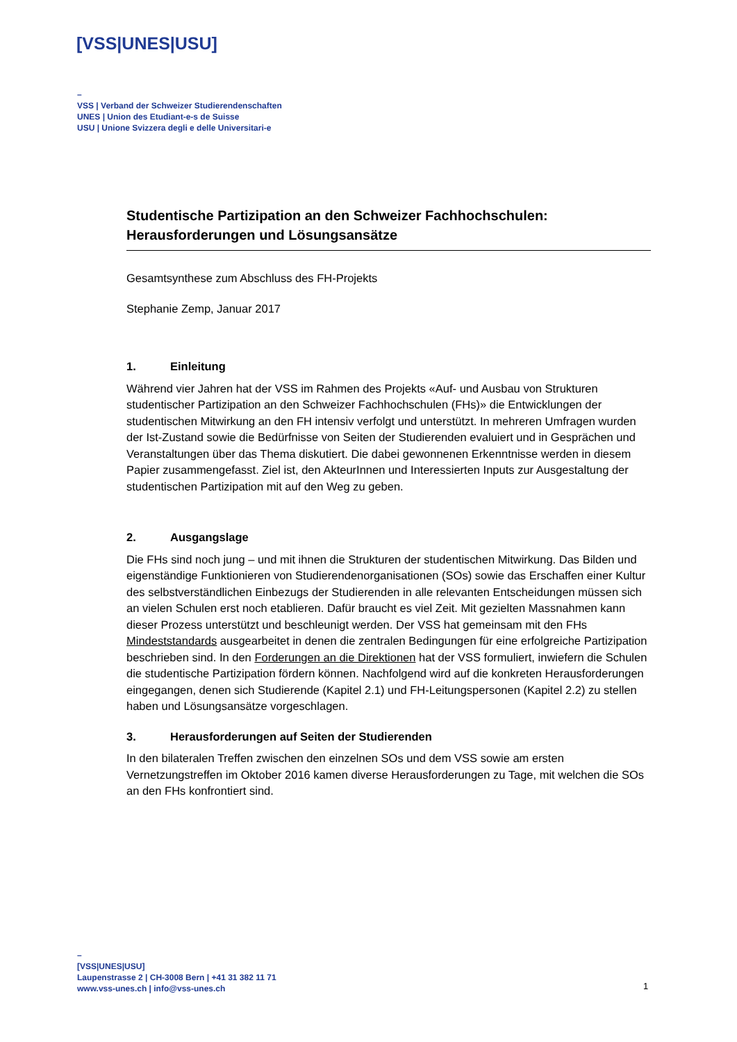[VSS|UNES|USU]
–
VSS | Verband der Schweizer Studierendenschaften
UNES | Union des Etudiant-e-s de Suisse
USU | Unione Svizzera degli e delle Universitari-e
Studentische Partizipation an den Schweizer Fachhochschulen: Herausforderungen und Lösungsansätze
Gesamtsynthese zum Abschluss des FH-Projekts
Stephanie Zemp, Januar 2017
1. Einleitung
Während vier Jahren hat der VSS im Rahmen des Projekts «Auf- und Ausbau von Strukturen studentischer Partizipation an den Schweizer Fachhochschulen (FHs)» die Entwicklungen der studentischen Mitwirkung an den FH intensiv verfolgt und unterstützt. In mehreren Umfragen wurden der Ist-Zustand sowie die Bedürfnisse von Seiten der Studierenden evaluiert und in Gesprächen und Veranstaltungen über das Thema diskutiert. Die dabei gewonnenen Erkenntnisse werden in diesem Papier zusammengefasst. Ziel ist, den AkteurInnen und Interessierten Inputs zur Ausgestaltung der studentischen Partizipation mit auf den Weg zu geben.
2. Ausgangslage
Die FHs sind noch jung – und mit ihnen die Strukturen der studentischen Mitwirkung. Das Bilden und eigenständige Funktionieren von Studierendenorganisationen (SOs) sowie das Erschaffen einer Kultur des selbstverständlichen Einbezugs der Studierenden in alle relevanten Entscheidungen müssen sich an vielen Schulen erst noch etablieren. Dafür braucht es viel Zeit. Mit gezielten Massnahmen kann dieser Prozess unterstützt und beschleunigt werden. Der VSS hat gemeinsam mit den FHs Mindeststandards ausgearbeitet in denen die zentralen Bedingungen für eine erfolgreiche Partizipation beschrieben sind. In den Forderungen an die Direktionen hat der VSS formuliert, inwiefern die Schulen die studentische Partizipation fördern können. Nachfolgend wird auf die konkreten Herausforderungen eingegangen, denen sich Studierende (Kapitel 2.1) und FH-Leitungspersonen (Kapitel 2.2) zu stellen haben und Lösungsansätze vorgeschlagen.
3. Herausforderungen auf Seiten der Studierenden
In den bilateralen Treffen zwischen den einzelnen SOs und dem VSS sowie am ersten Vernetzungstreffen im Oktober 2016 kamen diverse Herausforderungen zu Tage, mit welchen die SOs an den FHs konfrontiert sind.
–
[VSS|UNES|USU]
Laupenstrasse 2 | CH-3008 Bern | +41 31 382 11 71
www.vss-unes.ch | info@vss-unes.ch
1